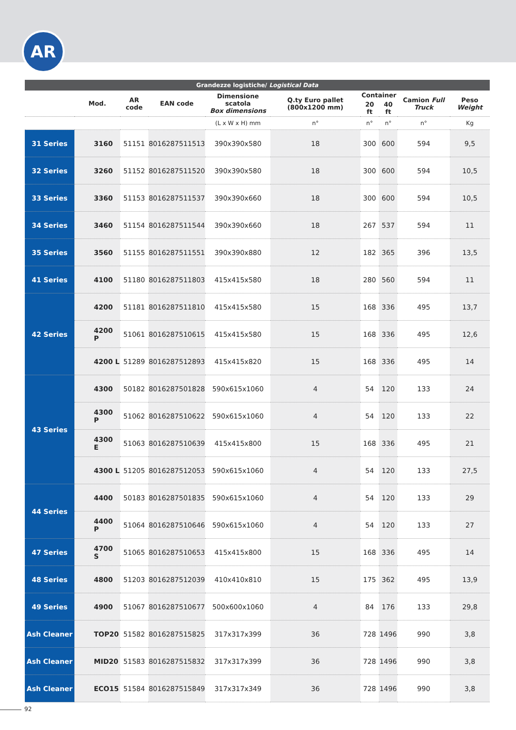AR
| Grandezze logistiche/ Logistical Data | | | | | | | | | |
| --- | --- | --- | --- | --- | --- | --- | --- | --- | --- |
| | Mod. | AR code | EAN code | Dimensione scatola Box dimensions | Q.ty Euro pallet (800x1200 mm) | Container | | Camion Full Truck | Peso Weight |
| | | | | | | 20 ft | 40 ft | | |
| | | | | (L x W x H) mm | n° | n° | n° | n° | Kg |
| 31 Series | 3160 | 51151 | 8016287511513 | 390x390x580 | 18 | 300 | 600 | 594 | 9,5 |
| 32 Series | 3260 | 51152 | 8016287511520 | 390x390x580 | 18 | 300 | 600 | 594 | 10,5 |
| 33 Series | 3360 | 51153 | 8016287511537 | 390x390x660 | 18 | 300 | 600 | 594 | 10,5 |
| 34 Series | 3460 | 51154 | 8016287511544 | 390x390x660 | 18 | 267 | 537 | 594 | 11 |
| 35 Series | 3560 | 51155 | 8016287511551 | 390x390x880 | 12 | 182 | 365 | 396 | 13,5 |
| 41 Series | 4100 | 51180 | 8016287511803 | 415x415x580 | 18 | 280 | 560 | 594 | 11 |
| 42 Series | 4200 | 51181 | 8016287511810 | 415x415x580 | 15 | 168 | 336 | 495 | 13,7 |
| | 4200 P | 51061 | 8016287510615 | 415x415x580 | 15 | 168 | 336 | 495 | 12,6 |
| | 4200 L | 51289 | 8016287512893 | 415x415x820 | 15 | 168 | 336 | 495 | 14 |
| 43 Series | 4300 | 50182 | 8016287501828 | 590x615x1060 | 4 | 54 | 120 | 133 | 24 |
| | 4300 P | 51062 | 8016287510622 | 590x615x1060 | 4 | 54 | 120 | 133 | 22 |
| | 4300 E | 51063 | 8016287510639 | 415x415x800 | 15 | 168 | 336 | 495 | 21 |
| | 4300 L | 51205 | 8016287512053 | 590x615x1060 | 4 | 54 | 120 | 133 | 27,5 |
| 44 Series | 4400 | 50183 | 8016287501835 | 590x615x1060 | 4 | 54 | 120 | 133 | 29 |
| | 4400 P | 51064 | 8016287510646 | 590x615x1060 | 4 | 54 | 120 | 133 | 27 |
| 47 Series | 4700 S | 51065 | 8016287510653 | 415x415x800 | 15 | 168 | 336 | 495 | 14 |
| 48 Series | 4800 | 51203 | 8016287512039 | 410x410x810 | 15 | 175 | 362 | 495 | 13,9 |
| 49 Series | 4900 | 51067 | 8016287510677 | 500x600x1060 | 4 | 84 | 176 | 133 | 29,8 |
| Ash Cleaner | TOP20 | 51582 | 8016287515825 | 317x317x399 | 36 | 728 | 1496 | 990 | 3,8 |
| Ash Cleaner | MID20 | 51583 | 8016287515832 | 317x317x399 | 36 | 728 | 1496 | 990 | 3,8 |
| Ash Cleaner | ECO15 | 51584 | 8016287515849 | 317x317x349 | 36 | 728 | 1496 | 990 | 3,8 |
92